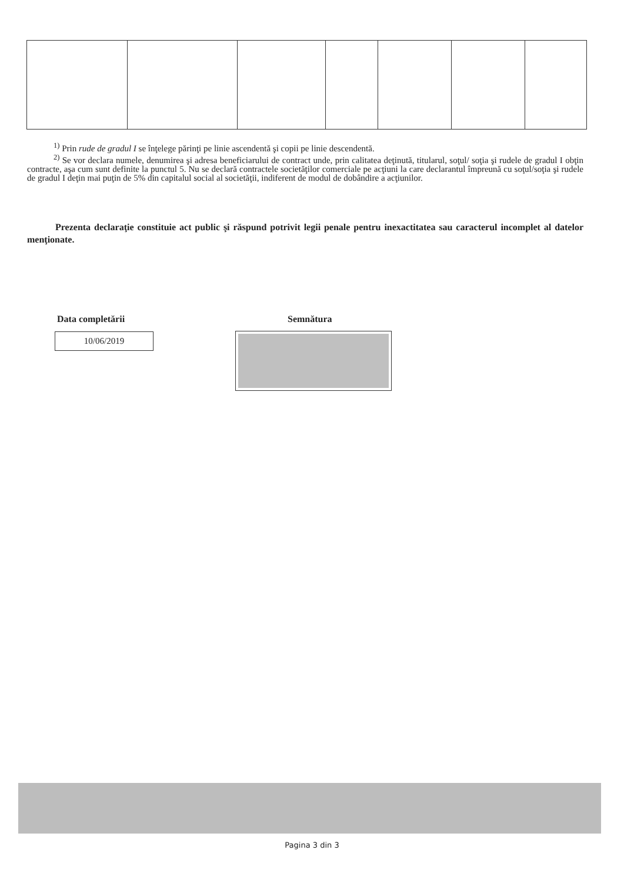<sup>1)</sup> Prin rude de gradul I se înţelege părinţi pe linie ascendentă şi copii pe linie descendentă.
<sup>2)</sup> Se vor declara numele, denumirea şi adresa beneficiarului de contract unde, prin calitatea deţinută, titularul, soţul/ soţia şi rudele de gradul I obţin contracte, aşa cum sunt definite la punctul 5. Nu se declară contractele societăţilor comerciale pe acţiuni la care declarantul împreună cu soţul/soţia şi rudele de gradul I deţin mai puţin de 5% din capitalul social al societăţii, indiferent de modul de dobândire a acţiunilor.
Prezenta declaraţie constituie act public şi răspund potrivit legii penale pentru inexactitatea sau caracterul incomplet al datelor menţionate.
Data completării Semnătura
10/06/2019
Pagina 3 din 3